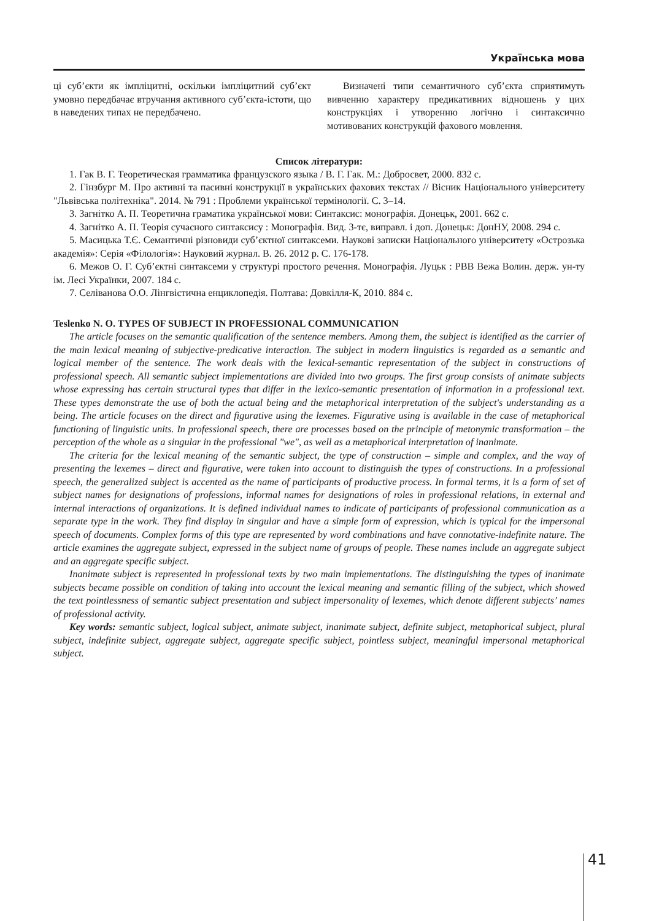Українська мова
ці суб’єкти як імпліцитні, оскільки імпліцитний суб’єкт умовно передбачає втручання активного суб’єкта-істоти, що в наведених типах не передбачено.
Визначені типи семантичного суб’єкта сприятимуть вивченню характеру предикативних відношень у цих конструкціях і утворенню логічно і синтаксично мотивованих конструкцій фахового мовлення.
Список літератури:
1. Гак В. Г. Теоретическая грамматика французского языка / В. Г. Гак. М.: Добросвет, 2000. 832 с.
2. Гінзбург М. Про активні та пасивні конструкції в українських фахових текстах // Вісник Національного університету "Львівська політехніка". 2014. № 791 : Проблеми української термінології. С. 3–14.
3. Загнітко А. П. Теоретична граматика української мови: Синтаксис: монографія. Донецьк, 2001. 662 с.
4. Загнітко А. П. Теорія сучасного синтаксису : Монографія. Вид. 3-тє, виправл. і доп. Донецьк: ДонНУ, 2008. 294 с.
5. Масицька Т.Є. Семантичні різновиди суб’єктної синтаксеми. Наукові записки Національного університету «Острозька академія»: Серія «Філологія»: Науковий журнал. В. 26. 2012 р. С. 176-178.
6. Межов О. Г. Суб’єктні синтаксеми у структурі простого речення. Монографія. Луцьк : РВВ Вежа Волин. держ. ун-ту ім. Лесі Українки, 2007. 184 с.
7. Селіванова О.О. Лінгвістична енциклопедія. Полтава: Довкілля-К, 2010. 884 с.
Teslenko N. O. TYPES OF SUBJECT IN PROFESSIONAL COMMUNICATION
The article focuses on the semantic qualification of the sentence members. Among them, the subject is identified as the carrier of the main lexical meaning of subjective-predicative interaction. The subject in modern linguistics is regarded as a semantic and logical member of the sentence. The work deals with the lexical-semantic representation of the subject in constructions of professional speech. All semantic subject implementations are divided into two groups. The first group consists of animate subjects whose expressing has certain structural types that differ in the lexico-semantic presentation of information in a professional text. These types demonstrate the use of both the actual being and the metaphorical interpretation of the subject's understanding as a being. The article focuses on the direct and figurative using the lexemes. Figurative using is available in the case of metaphorical functioning of linguistic units. In professional speech, there are processes based on the principle of metonymic transformation – the perception of the whole as a singular in the professional "we", as well as a metaphorical interpretation of inanimate.
The criteria for the lexical meaning of the semantic subject, the type of construction – simple and complex, and the way of presenting the lexemes – direct and figurative, were taken into account to distinguish the types of constructions. In a professional speech, the generalized subject is accented as the name of participants of productive process. In formal terms, it is a form of set of subject names for designations of professions, informal names for designations of roles in professional relations, in external and internal interactions of organizations. It is defined individual names to indicate of participants of professional communication as a separate type in the work. They find display in singular and have a simple form of expression, which is typical for the impersonal speech of documents. Complex forms of this type are represented by word combinations and have connotative-indefinite nature. The article examines the aggregate subject, expressed in the subject name of groups of people. These names include an aggregate subject and an aggregate specific subject.
Inanimate subject is represented in professional texts by two main implementations. The distinguishing the types of inanimate subjects became possible on condition of taking into account the lexical meaning and semantic filling of the subject, which showed the text pointlessness of semantic subject presentation and subject impersonality of lexemes, which denote different subjects’ names of professional activity.
Key words: semantic subject, logical subject, animate subject, inanimate subject, definite subject, metaphorical subject, plural subject, indefinite subject, aggregate subject, aggregate specific subject, pointless subject, meaningful impersonal metaphorical subject.
41